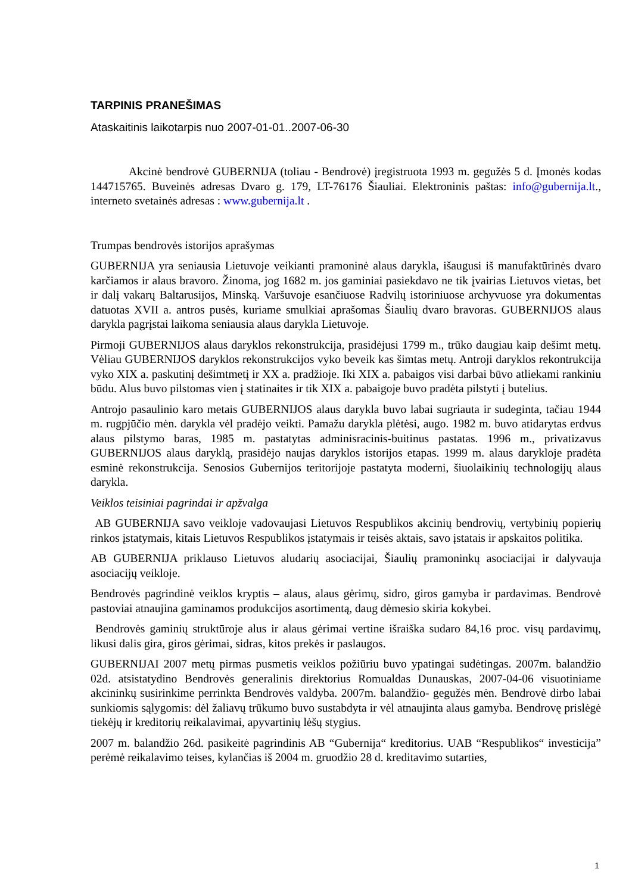TARPINIS PRANEŠIMAS
Ataskaitinis laikotarpis nuo 2007-01-01..2007-06-30
Akcinė bendrovė GUBERNIJA (toliau - Bendrovė) įregistruota 1993 m. gegužės 5 d. Įmonės kodas 144715765. Buveinės adresas Dvaro g. 179, LT-76176 Šiauliai. Elektroninis paštas: info@gubernija.lt., interneto svetainės adresas : www.gubernija.lt .
Trumpas bendrovės istorijos aprašymas
GUBERNIJA yra seniausia Lietuvoje veikianti pramoninė alaus darykla, išaugusi iš manufaktūrinės dvaro karčiamos ir alaus bravoro. Žinoma, jog 1682 m. jos gaminiai pasiekdavo ne tik įvairias Lietuvos vietas, bet ir dalį vakarų Baltarusijos, Minską. Varšuvoje esančiuose Radvilų istoriniuose archyvuose yra dokumentas datuotas XVII a. antros pusės, kuriame smulkiai aprašomas Šiaulių dvaro bravoras. GUBERNIJOS alaus darykla pagrįstai laikoma seniausia alaus darykla Lietuvoje.
Pirmoji GUBERNIJOS alaus daryklos rekonstrukcija, prasidėjusi 1799 m., trūko daugiau kaip dešimt metų. Vėliau GUBERNIJOS daryklos rekonstrukcijos vyko beveik kas šimtas metų. Antroji daryklos rekontrukcija vyko XIX a. paskutinį dešimtmetį ir XX a. pradžioje. Iki XIX a. pabaigos visi darbai būvo atliekami rankiniu būdu. Alus buvo pilstomas vien į statinaites ir tik XIX a. pabaigoje buvo pradėta pilstyti į butelius.
Antrojo pasaulinio karo metais GUBERNIJOS alaus darykla buvo labai sugriauta ir sudeginta, tačiau 1944 m. rugpjūčio mėn. darykla vėl pradėjo veikti. Pamažu darykla plėtėsi, augo. 1982 m. buvo atidarytas erdvus alaus pilstymo baras, 1985 m. pastatytas adminisracinis-buitinus pastatas. 1996 m., privatizavus GUBERNIJOS alaus daryklą, prasidėjo naujas daryklos istorijos etapas. 1999 m. alaus darykloje pradėta esminė rekonstrukcija. Senosios Gubernijos teritorijoje pastatyta moderni, šiuolaikinių technologijų alaus darykla.
Veiklos teisiniai pagrindai ir apžvalga
AB GUBERNIJA savo veikloje vadovaujasi Lietuvos Respublikos akcinių bendrovių, vertybinių popierių rinkos įstatymais, kitais Lietuvos Respublikos įstatymais ir teisės aktais, savo įstatais ir apskaitos politika.
AB GUBERNIJA priklauso Lietuvos aludarių asociacijai, Šiaulių pramoninkų asociacijai ir dalyvauja asociacijų veikloje.
Bendrovės pagrindinė veiklos kryptis – alaus, alaus gėrimų, sidro, giros gamyba ir pardavimas. Bendrovė pastoviai atnaujina gaminamos produkcijos asortimentą, daug dėmesio skiria kokybei.
Bendrovės gaminių struktūroje alus ir alaus gėrimai vertine išraiška sudaro 84,16 proc. visų pardavimų, likusi dalis gira, giros gėrimai, sidras, kitos prekės ir paslaugos.
GUBERNIJAI 2007 metų pirmas pusmetis veiklos požiūriu buvo ypatingai sudėtingas. 2007m. balandžio 02d. atsistatydino Bendrovės generalinis direktorius Romualdas Dunauskas, 2007-04-06 visuotiniame akcininkų susirinkime perrinkta Bendrovės valdyba. 2007m. balandžio- gegužės mėn. Bendrovė dirbo labai sunkiomis sąlygomis: dėl žaliavų trūkumo buvo sustabdyta ir vėl atnaujinta alaus gamyba. Bendrovę prislėgė tiekėjų ir kreditorių reikalavimai, apyvartinių lėšų stygius.
2007 m. balandžio 26d. pasikeitė pagrindinis AB “Gubernija“ kreditorius. UAB “Respublikos“ investicija” perėmė reikalavimo teises, kylančias iš 2004 m. gruodžio 28 d. kreditavimo sutarties,
1